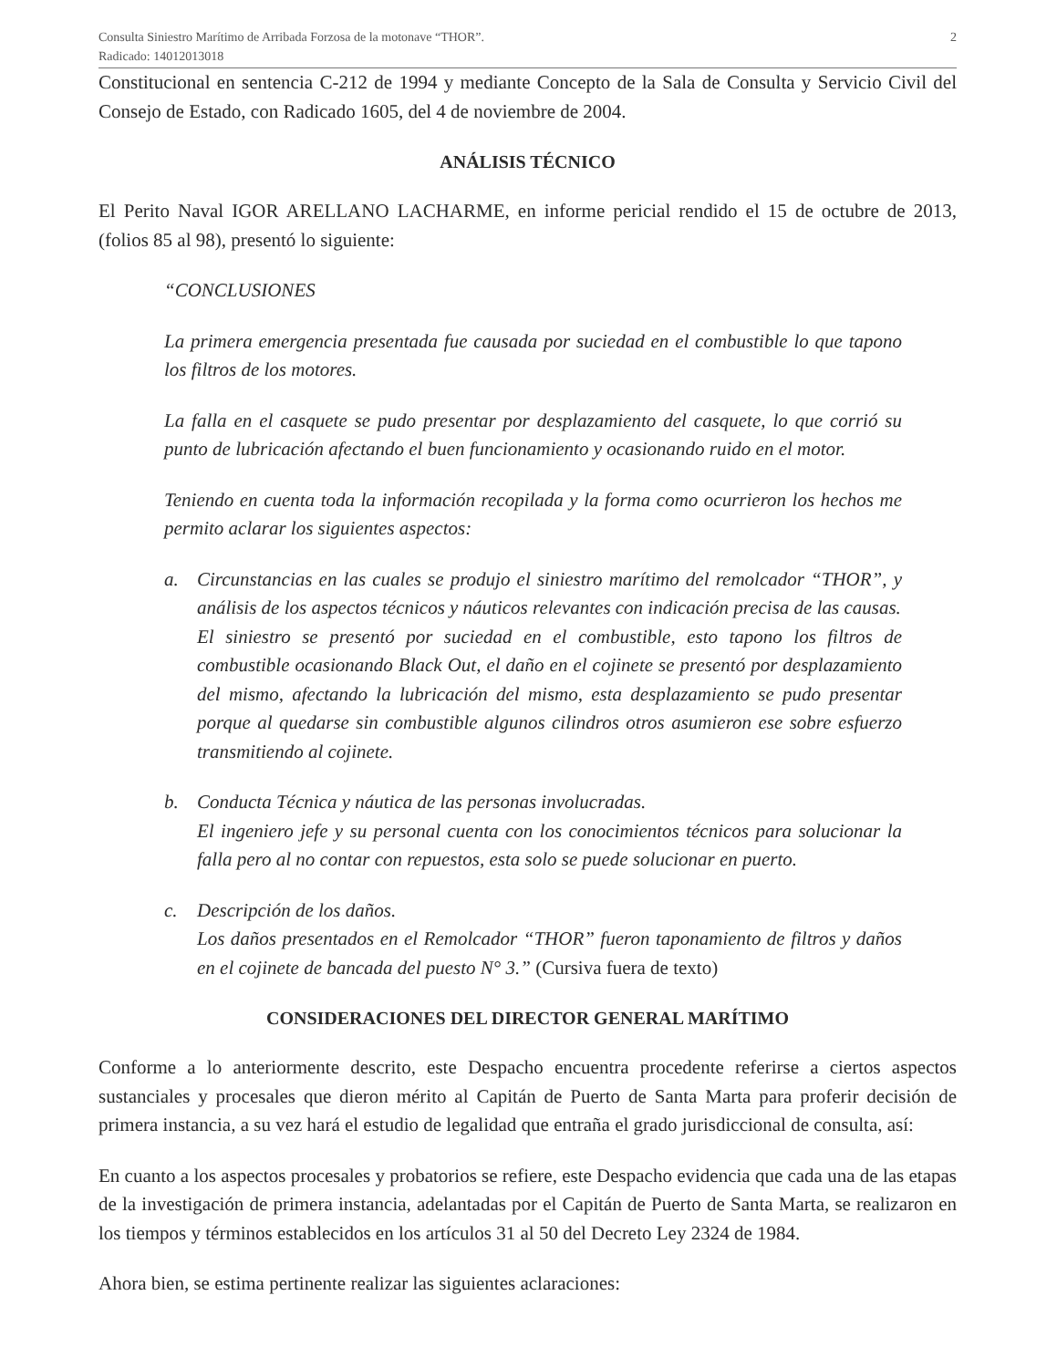Consulta Siniestro Marítimo de Arribada Forzosa de la motonave “THOR”.
Radicado: 14012013018
2
Constitucional en sentencia C-212 de 1994 y mediante Concepto de la Sala de Consulta y Servicio Civil del Consejo de Estado, con Radicado 1605, del 4 de noviembre de 2004.
ANÁLISIS TÉCNICO
El Perito Naval IGOR ARELLANO LACHARME, en informe pericial rendido el 15 de octubre de 2013, (folios 85 al 98), presentó lo siguiente:
“CONCLUSIONES
La primera emergencia presentada fue causada por suciedad en el combustible lo que tapono los filtros de los motores.
La falla en el casquete se pudo presentar por desplazamiento del casquete, lo que corrió su punto de lubricación afectando el buen funcionamiento y ocasionando ruido en el motor.
Teniendo en cuenta toda la información recopilada y la forma como ocurrieron los hechos me permito aclarar los siguientes aspectos:
a. Circunstancias en las cuales se produjo el siniestro marítimo del remolcador “THOR”, y análisis de los aspectos técnicos y náuticos relevantes con indicación precisa de las causas.
El siniestro se presentó por suciedad en el combustible, esto tapono los filtros de combustible ocasionando Black Out, el daño en el cojinete se presentó por desplazamiento del mismo, afectando la lubricación del mismo, esta desplazamiento se pudo presentar porque al quedarse sin combustible algunos cilindros otros asumieron ese sobre esfuerzo transmitiendo al cojinete.
b. Conducta Técnica y náutica de las personas involucradas.
El ingeniero jefe y su personal cuenta con los conocimientos técnicos para solucionar la falla pero al no contar con repuestos, esta solo se puede solucionar en puerto.
c. Descripción de los daños.
Los daños presentados en el Remolcador “THOR” fueron taponamiento de filtros y daños en el cojinete de bancada del puesto N° 3.” (Cursiva fuera de texto)
CONSIDERACIONES DEL DIRECTOR GENERAL MARÍTIMO
Conforme a lo anteriormente descrito, este Despacho encuentra procedente referirse a ciertos aspectos sustanciales y procesales que dieron mérito al Capitán de Puerto de Santa Marta para proferir decisión de primera instancia, a su vez hará el estudio de legalidad que entraña el grado jurisdiccional de consulta, así:
En cuanto a los aspectos procesales y probatorios se refiere, este Despacho evidencia que cada una de las etapas de la investigación de primera instancia, adelantadas por el Capitán de Puerto de Santa Marta, se realizaron en los tiempos y términos establecidos en los artículos 31 al 50 del Decreto Ley 2324 de 1984.
Ahora bien, se estima pertinente realizar las siguientes aclaraciones: